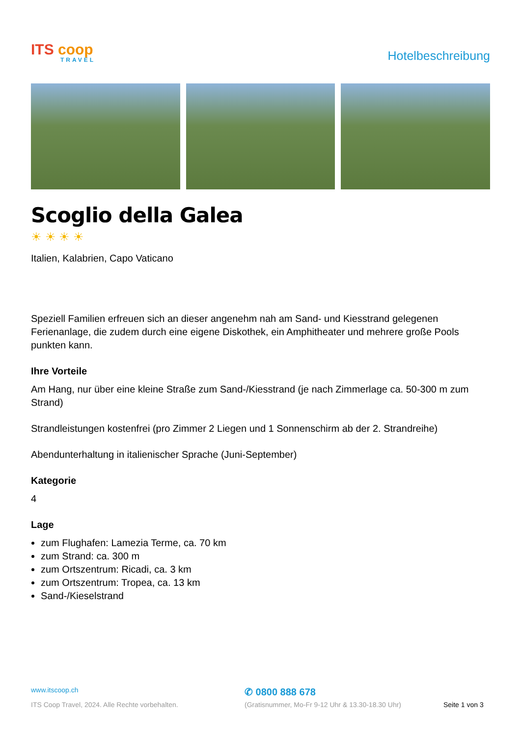ITS coop
TRAVEL
Hotelbeschreibung
Scoglio della Galea
☀ ☀ ☀ ☀
Italien, Kalabrien, Capo Vaticano
Speziell Familien erfreuen sich an dieser angenehm nah am Sand- und Kiesstrand gelegenen Ferienanlage, die zudem durch eine eigene Diskothek, ein Amphitheater und mehrere große Pools punkten kann.
Ihre Vorteile
Am Hang, nur über eine kleine Straße zum Sand-/Kiesstrand (je nach Zimmerlage ca. 50-300 m zum Strand)
Strandleistungen kostenfrei (pro Zimmer 2 Liegen und 1 Sonnenschirm ab der 2. Strandreihe)
Abendunterhaltung in italienischer Sprache (Juni-September)
Kategorie
4
Lage
zum Flughafen: Lamezia Terme, ca. 70 km
zum Strand: ca. 300 m
zum Ortszentrum: Ricadi, ca. 3 km
zum Ortszentrum: Tropea, ca. 13 km
Sand-/Kieselstrand
www.itscoop.ch
ITS Coop Travel, 2024. Alle Rechte vorbehalten.
✆ 0800 888 678
(Gratisnummer, Mo-Fr 9-12 Uhr & 13.30-18.30 Uhr)
Seite 1 von 3